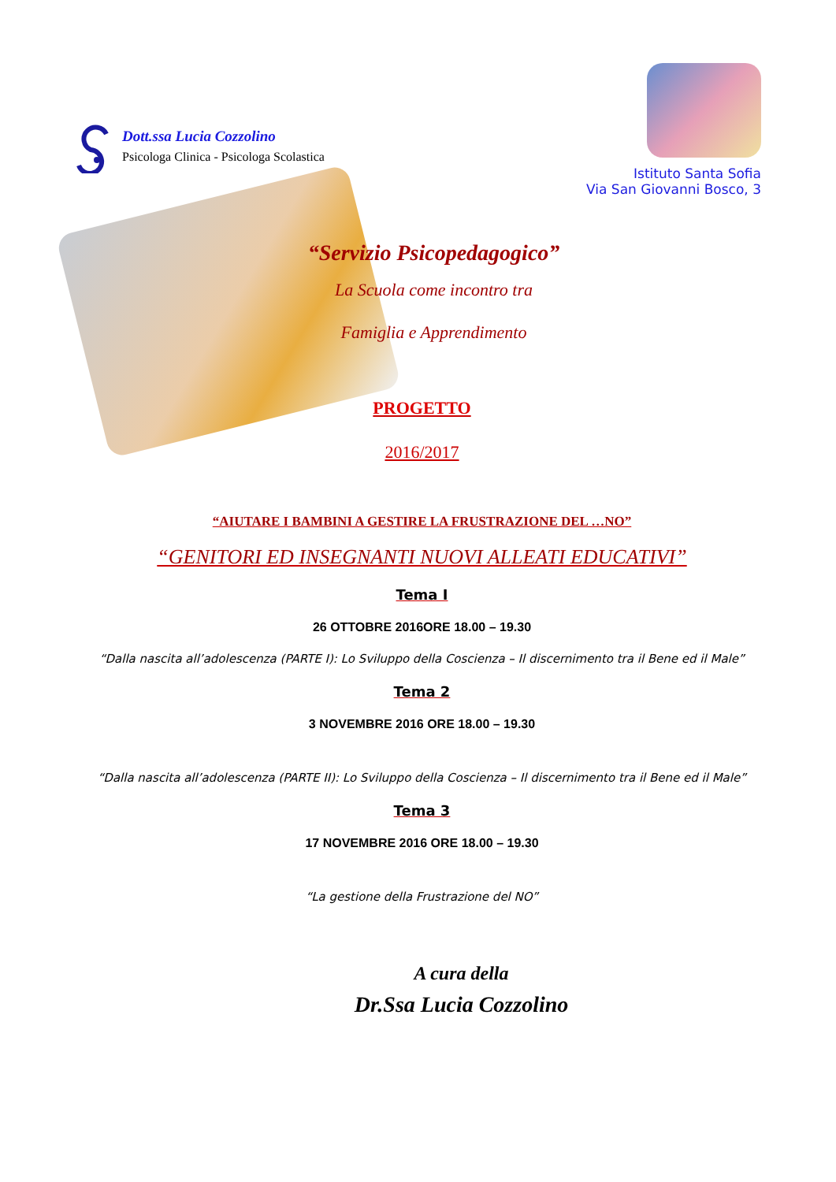Dott.ssa Lucia Cozzolino
Psicologa Clinica - Psicologa Scolastica
Istituto Santa Sofia
Via San Giovanni Bosco, 3
“Servizio Psicopedagogico”
La Scuola come incontro tra
Famiglia e Apprendimento
PROGETTO
2016/2017
“AIUTARE I BAMBINI A GESTIRE LA FRUSTRAZIONE DEL …NO”
“GENITORI ED INSEGNANTI NUOVI ALLEATI EDUCATIVI”
Tema I
26 OTTOBRE 2016ORE 18.00 – 19.30
“Dalla nascita all’adolescenza (PARTE I): Lo Sviluppo della Coscienza – Il discernimento tra il Bene ed il Male”
Tema 2
3 NOVEMBRE 2016 ORE 18.00 – 19.30
“Dalla nascita all’adolescenza (PARTE II): Lo Sviluppo della Coscienza – Il discernimento tra il Bene ed il Male”
Tema 3
17 NOVEMBRE 2016 ORE 18.00 – 19.30
“La gestione della Frustrazione del NO”
A cura della
Dr.Ssa Lucia Cozzolino